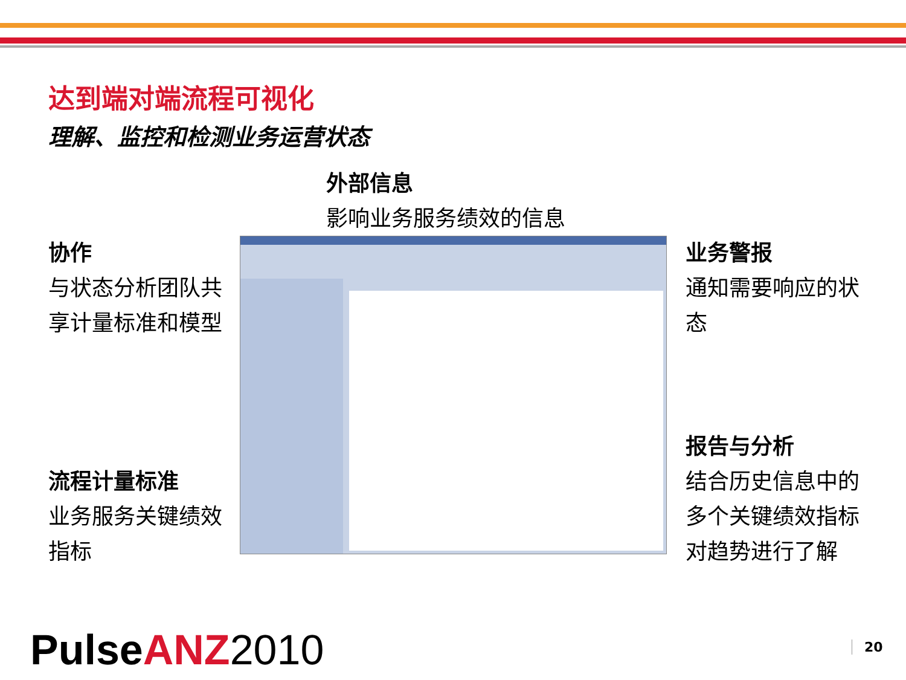达到端对端流程可视化
理解、监控和检测业务运营状态
外部信息
影响业务服务绩效的信息
协作
与状态分析团队共享计量标准和模型
流程计量标准
业务服务关键绩效指标
业务警报
通知需要响应的状态
报告与分析
结合历史信息中的多个关键绩效指标对趋势进行了解
PulseANZ 2010 20